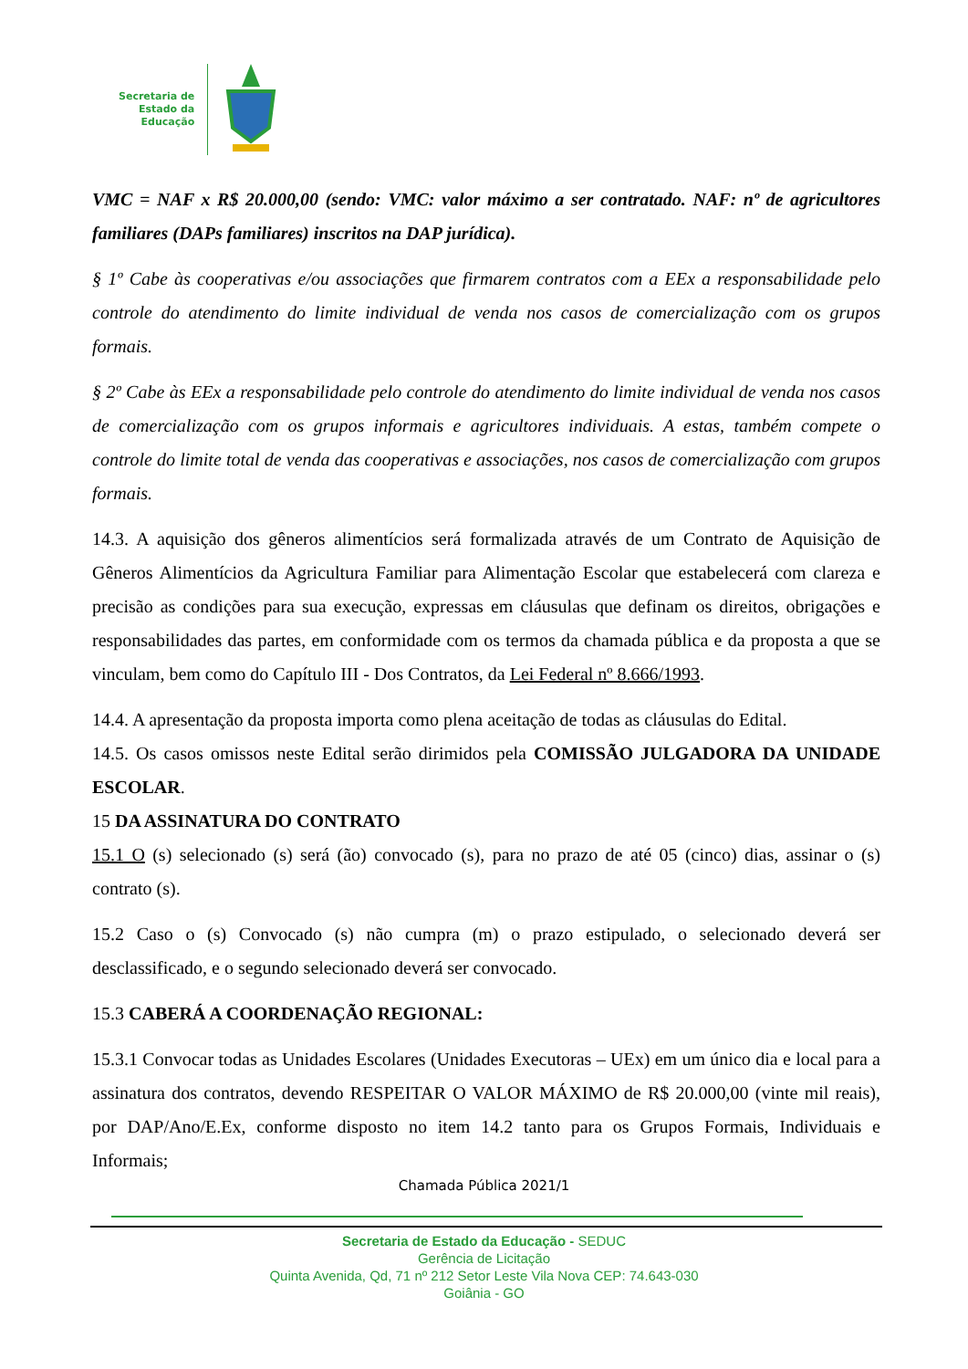Secretaria de
Estado da
Educação
VMC = NAF x R$ 20.000,00 (sendo: VMC: valor máximo a ser contratado. NAF: nº de agricultores familiares (DAPs familiares) inscritos na DAP jurídica).
§ 1º Cabe às cooperativas e/ou associações que firmarem contratos com a EEx a responsabilidade pelo controle do atendimento do limite individual de venda nos casos de comercialização com os grupos formais.
§ 2º Cabe às EEx a responsabilidade pelo controle do atendimento do limite individual de venda nos casos de comercialização com os grupos informais e agricultores individuais. A estas, também compete o controle do limite total de venda das cooperativas e associações, nos casos de comercialização com grupos formais.
14.3. A aquisição dos gêneros alimentícios será formalizada através de um Contrato de Aquisição de Gêneros Alimentícios da Agricultura Familiar para Alimentação Escolar que estabelecerá com clareza e precisão as condições para sua execução, expressas em cláusulas que definam os direitos, obrigações e responsabilidades das partes, em conformidade com os termos da chamada pública e da proposta a que se vinculam, bem como do Capítulo III - Dos Contratos, da Lei Federal nº 8.666/1993.
14.4. A apresentação da proposta importa como plena aceitação de todas as cláusulas do Edital.
14.5. Os casos omissos neste Edital serão dirimidos pela COMISSÃO JULGADORA DA UNIDADE ESCOLAR.
15 DA ASSINATURA DO CONTRATO
15.1 O (s) selecionado (s) será (ão) convocado (s), para no prazo de até 05 (cinco) dias, assinar o (s) contrato (s).
15.2 Caso o (s) Convocado (s) não cumpra (m) o prazo estipulado, o selecionado deverá ser desclassificado, e o segundo selecionado deverá ser convocado.
15.3 CABERÁ A COORDENAÇÃO REGIONAL:
15.3.1 Convocar todas as Unidades Escolares (Unidades Executoras – UEx) em um único dia e local para a assinatura dos contratos, devendo RESPEITAR O VALOR MÁXIMO de R$ 20.000,00 (vinte mil reais), por DAP/Ano/E.Ex, conforme disposto no item 14.2 tanto para os Grupos Formais, Individuais e Informais;
Chamada Pública 2021/1
Secretaria de Estado da Educação - SEDUC
Gerência de Licitação
Quinta Avenida, Qd, 71 nº 212 Setor Leste Vila Nova CEP: 74.643-030
Goiânia - GO